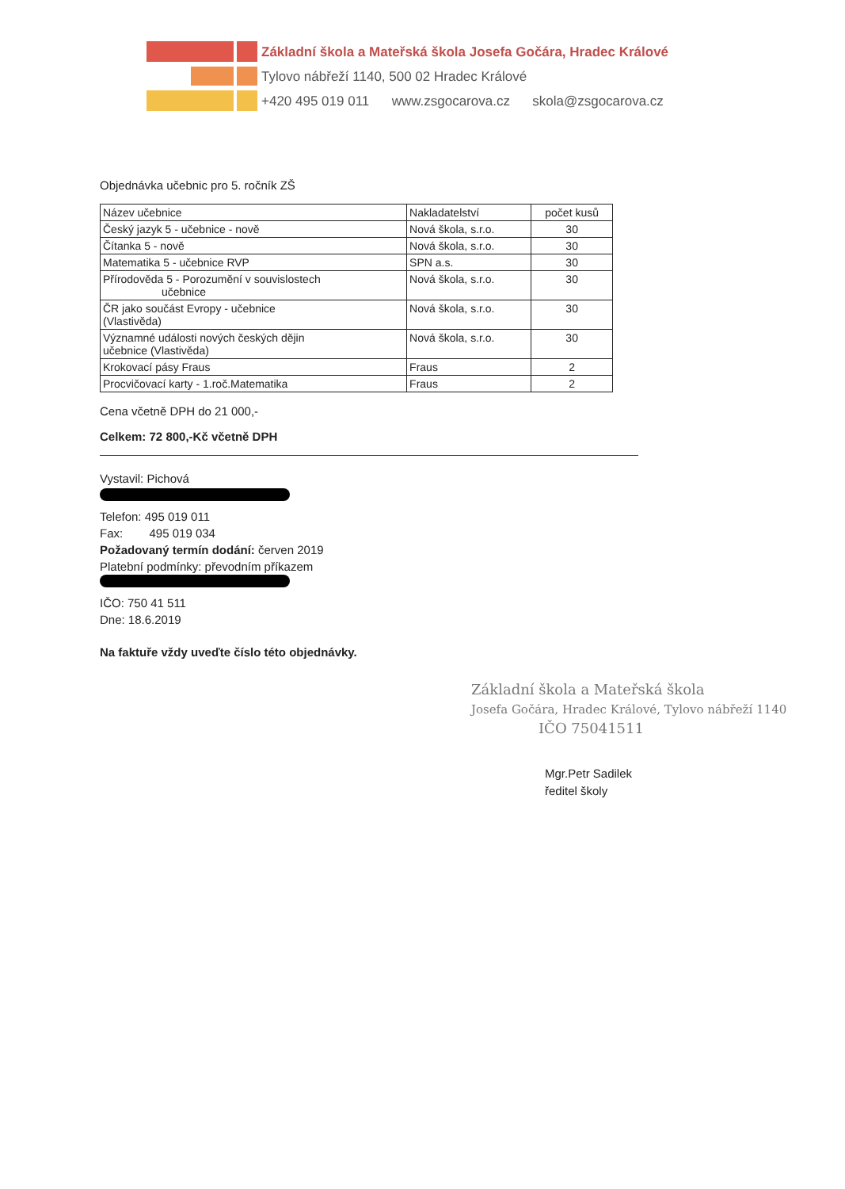Základní škola a Mateřská škola Josefa Gočára, Hradec Králové
Tylovo nábřeží 1140, 500 02 Hradec Králové
+420 495 019 011 www.zsgocarova.cz skola@zsgocarova.cz
Objednávka učebnic pro 5. ročník ZŠ
| Název učebnice | Nakladatelství | počet kusů |
| --- | --- | --- |
| Český jazyk 5 - učebnice - nově | Nová škola, s.r.o. | 30 |
| Čítanka 5 - nově | Nová škola, s.r.o. | 30 |
| Matematika 5 - učebnice RVP | SPN a.s. | 30 |
| Přírodověda 5 - Porozumění v souvislostech učebnice | Nová škola, s.r.o. | 30 |
| ČR jako součást Evropy - učebnice (Vlastivěda) | Nová škola, s.r.o. | 30 |
| Významné události nových českých dějin učebnice (Vlastivěda) | Nová škola, s.r.o. | 30 |
| Krokovací pásy Fraus | Fraus | 2 |
| Procvičovací karty - 1.roč.Matematika | Fraus | 2 |
Cena včetně DPH do 21 000,-
Celkem: 72 800,-Kč včetně DPH
Vystavil: Pichová
Telefon: 495 019 011
Fax: 495 019 034
Požadovaný termín dodání: červen 2019
Platební podmínky: převodním příkazem
IČO: 750 41 511
Dne: 18.6.2019
Na faktuře vždy uveďte číslo této objednávky.
Základní škola a Mateřská škola
Josefa Gočára, Hradec Králové, Tylovo nábřeží 1140
IČO 75041511
Mgr.Petr Sadilek
ředitel školy